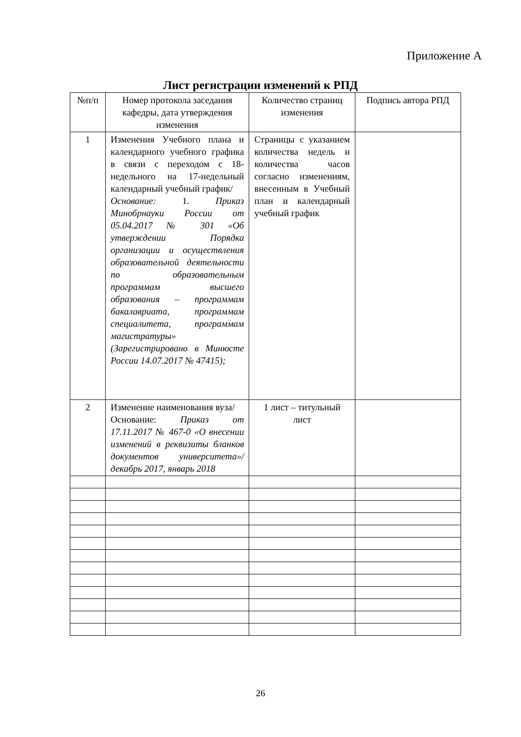Приложение А
Лист регистрации изменений к РПД
| №п/п | Номер протокола заседания кафедры, дата утверждения изменения | Количество страниц изменения | Подпись автора РПД |
| --- | --- | --- | --- |
| 1 | Изменения Учебного плана и календарного учебного графика в связи с переходом с 18-недельного на 17-недельный календарный учебный график/ Основание: 1. Приказ Минобрнауки России от 05.04.2017 № 301 «Об утверждении Порядка организации и осуществления образовательной деятельности по образовательным программам высшего образования – программам бакалавриата, программам специалитета, программам магистратуры» (Зарегистрировано в Минюсте России 14.07.2017 № 47415); | Страницы с указанием количества недель и количества часов согласно изменениям, внесенным в Учебный план и календарный учебный график | |
| 2 | Изменение наименования вуза/ Основание: Приказ от 17.11.2017 № 467-0 «О внесении изменений в реквизиты бланков документов университета»/ декабрь 2017, январь 2018 | 1 лист – титульный лист | |
26